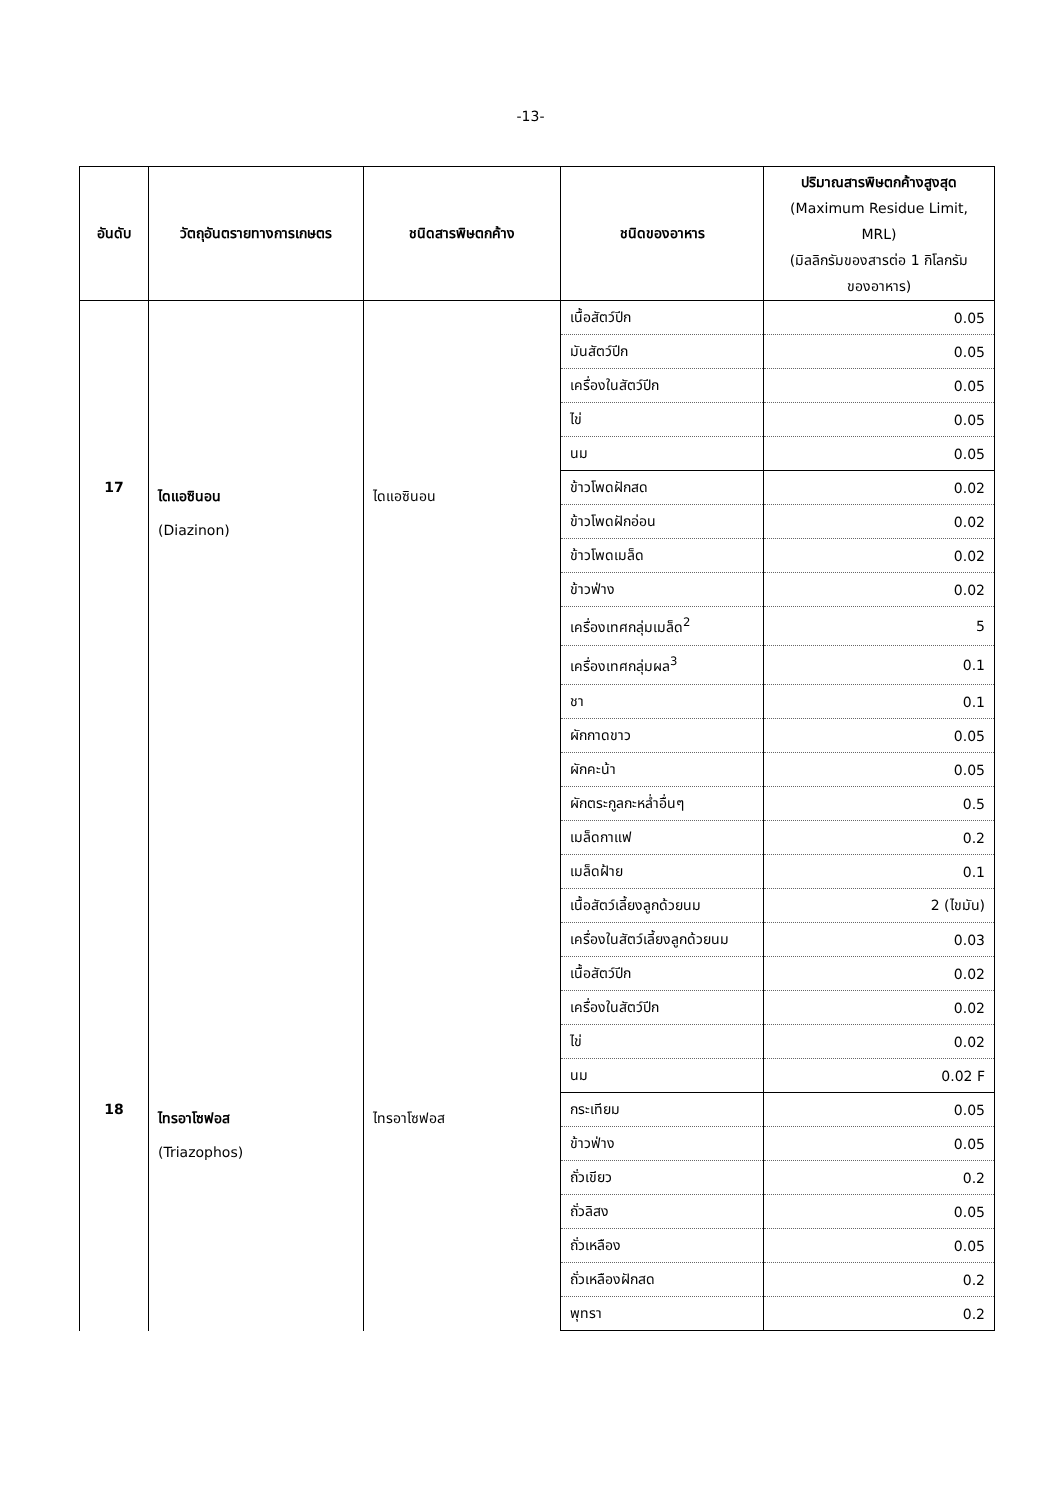-13-
| อันดับ | วัตถุอันตรายทางการเกษตร | ชนิดสารพิษตกค้าง | ชนิดของอาหาร | ปริมาณสารพิษตกค้างสูงสุด (Maximum Residue Limit, MRL) (มิลลิกรัมของสารต่อ 1 กิโลกรัม ของอาหาร) |
| --- | --- | --- | --- | --- |
| | | | เนื้อสัตว์ปีก | 0.05 |
| | | | มันสัตว์ปีก | 0.05 |
| | | | เครื่องในสัตว์ปีก | 0.05 |
| | | | ไข่ | 0.05 |
| | | | นม | 0.05 |
| 17 | ไดแอซินอน (Diazinon) | ไดแอซินอน | ข้าวโพดฝักสด | 0.02 |
| | | | ข้าวโพดฝักอ่อน | 0.02 |
| | | | ข้าวโพดเมล็ด | 0.02 |
| | | | ข้าวฟ่าง | 0.02 |
| | | | เครื่องเทศกลุ่มเมล็ด<sup>2</sup> | 5 |
| | | | เครื่องเทศกลุ่มผล<sup>3</sup> | 0.1 |
| | | | ชา | 0.1 |
| | | | ผักกาดขาว | 0.05 |
| | | | ผักคะน้า | 0.05 |
| | | | ผักตระกูลกะหล่ำอื่นๆ | 0.5 |
| | | | เมล็ดกาแฟ | 0.2 |
| | | | เมล็ดฝ้าย | 0.1 |
| | | | เนื้อสัตว์เลี้ยงลูกด้วยนม | 2 (ไขมัน) |
| | | | เครื่องในสัตว์เลี้ยงลูกด้วยนม | 0.03 |
| | | | เนื้อสัตว์ปีก | 0.02 |
| | | | เครื่องในสัตว์ปีก | 0.02 |
| | | | ไข่ | 0.02 |
| | | | นม | 0.02 F |
| 18 | ไทรอาโซฟอส (Triazophos) | ไทรอาโซฟอส | กระเทียม | 0.05 |
| | | | ข้าวฟ่าง | 0.05 |
| | | | ถั่วเขียว | 0.2 |
| | | | ถั่วลิสง | 0.05 |
| | | | ถั่วเหลือง | 0.05 |
| | | | ถั่วเหลืองฝักสด | 0.2 |
| | | | พุทรา | 0.2 |